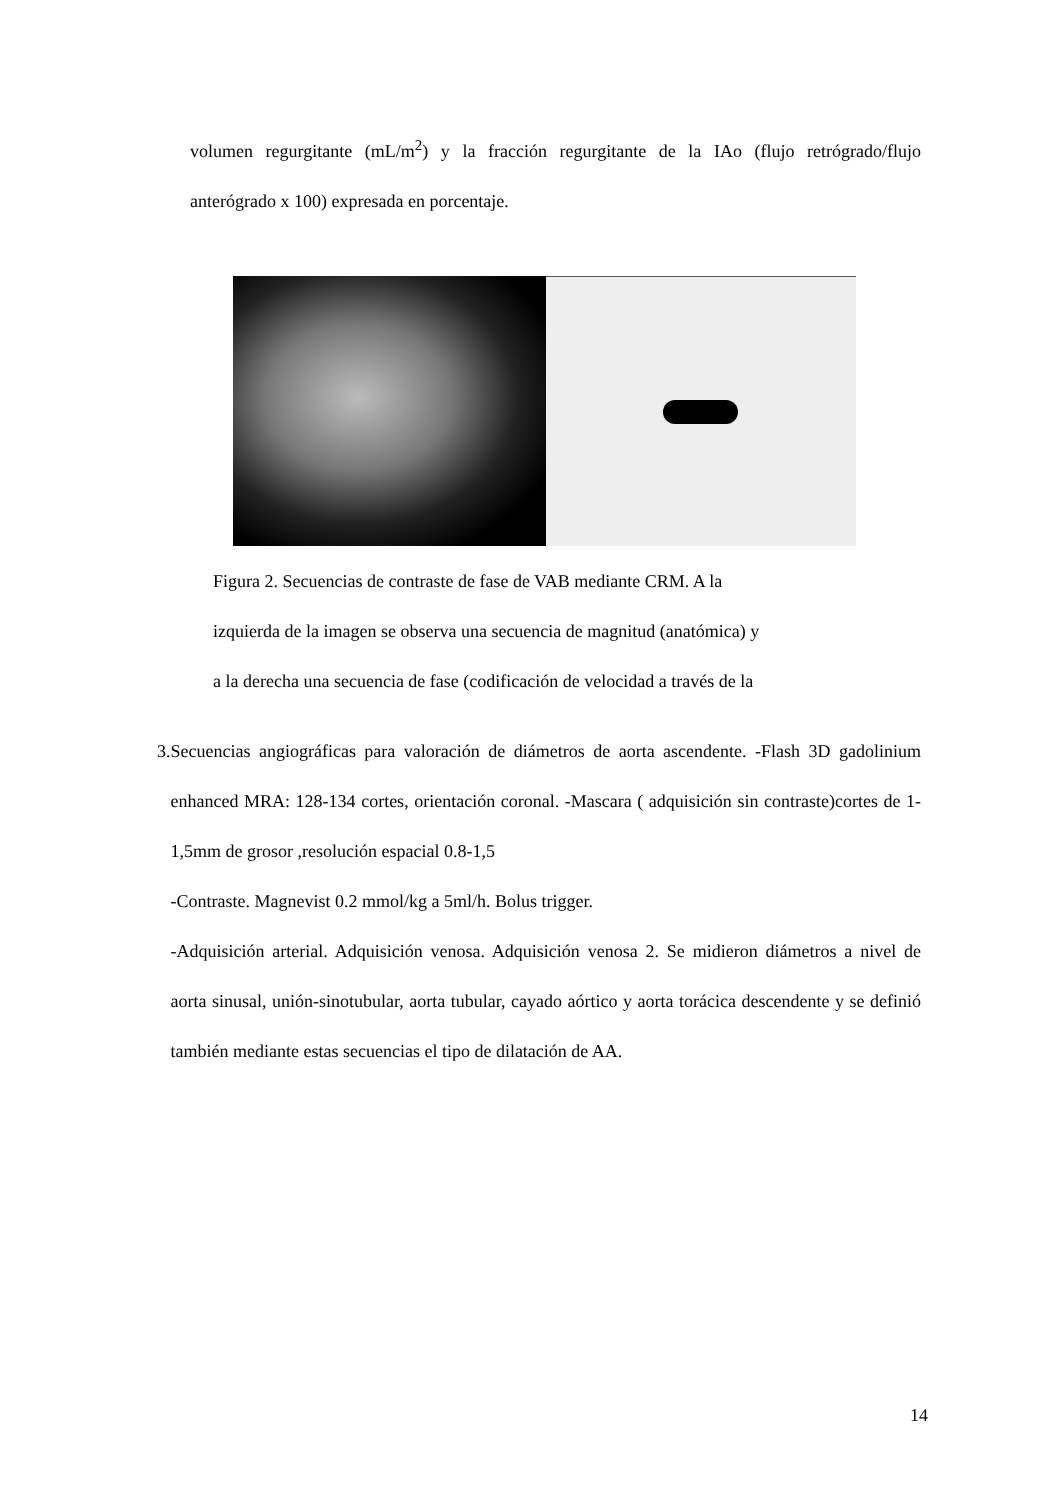volumen regurgitante (mL/m<sup>2</sup>) y la fracción regurgitante de la IAo (flujo retrógrado/flujo anterógrado x 100) expresada en porcentaje.
Figura 2. Secuencias de contraste de fase de VAB mediante CRM. A la
izquierda de la imagen se observa una secuencia de magnitud (anatómica) y
a la derecha una secuencia de fase (codificación de velocidad a través de la
3. Secuencias angiográficas para valoración de diámetros de aorta ascendente. -Flash 3D gadolinium enhanced MRA: 128-134 cortes, orientación coronal. -Mascara ( adquisición sin contraste)cortes de 1-1,5mm de grosor ,resolución espacial 0.8-1,5
-Contraste. Magnevist 0.2 mmol/kg a 5ml/h. Bolus trigger.
-Adquisición arterial. Adquisición venosa. Adquisición venosa 2. Se midieron diámetros a nivel de aorta sinusal, unión-sinotubular, aorta tubular, cayado aórtico y aorta torácica descendente y se definió también mediante estas secuencias el tipo de dilatación de AA.
14